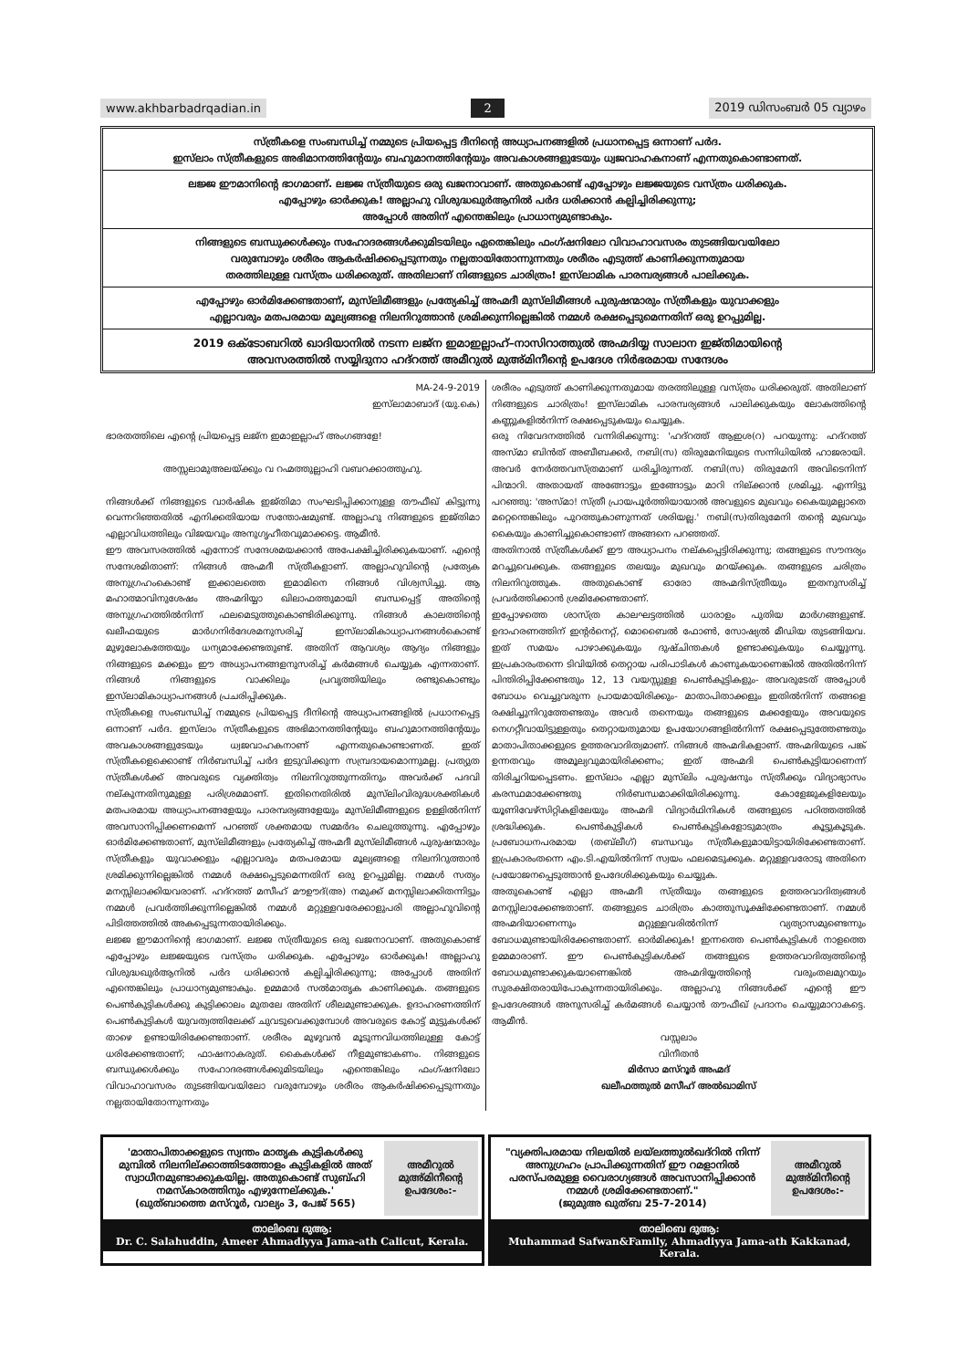www.akhbarbadrqadian.in 2 2019 ഡിസംബർ 05 വ്യാഴം
സ്ത്രീകളെ സംബന്ധിച്ച് നമ്മുടെ പ്രിയപ്പെട്ട ദീനിന്റെ അധ്യാപനങ്ങളിൽ പ്രധാനപ്പെട്ട ഒന്നാണ് പർദ.
ഇസ്‌ലാം സ്ത്രീകളുടെ അഭിമാനത്തിന്റേയും ബഹുമാനത്തിന്റേയും അവകാശങ്ങളുടേയും ധ്വജവാഹകനാണ് എന്നതുകൊണ്ടാണത്.
ലജ്ജ ഈമാനിന്റെ ഭാഗമാണ്. ലജ്ജ സ്ത്രീയുടെ ഒരു ഖജനാവാണ്. അതുകൊണ്ട് എപ്പോഴും ലജ്ജയുടെ വസ്ത്രം ധരിക്കുക.
എപ്പോഴും ഓർക്കുക! അല്ലാഹു വിശുദ്ധഖുർആനിൽ പർദ ധരിക്കാൻ കല്പിച്ചിരിക്കുന്നു;
അപ്പോൾ അതിന് എന്തെങ്കിലും പ്രാധാന്യമുണ്ടാകും.
നിങ്ങളുടെ ബന്ധുക്കൾക്കും സഹോദരങ്ങൾക്കുമിടയിലും ഏതെങ്കിലും ഫംഗ്ഷനിലോ വിവാഹാവസരം തുടങ്ങിയവയിലോ
വരുമ്പോഴും ശരീരം ആകർഷിക്കപ്പെടുന്നതും നല്ലതായിതോന്നുന്നതും ശരീരം എടുത്ത് കാണിക്കുന്നതുമായ
തരത്തിലുള്ള വസ്ത്രം ധരിക്കരുത്. അതിലാണ് നിങ്ങളുടെ ചാരിത്രം! ഇസ്‌ലാമിക പാരമ്പര്യങ്ങൾ പാലിക്കുക.
എപ്പോഴും ഓർമിക്കേണ്ടതാണ്, മുസ്‌ലിമീങ്ങളും പ്രത്യേകിച്ച് അഹ്മദീ മുസ്‌ലിമീങ്ങൾ പുരുഷന്മാരും സ്ത്രീകളും യുവാക്കളും
എല്ലാവരും മതപരമായ മൂല്യങ്ങളെ നിലനിറുത്താൻ ശ്രമിക്കുന്നില്ലെങ്കിൽ നമ്മൾ രക്ഷപ്പെടുമെന്നതിന് ഒരു ഉറപ്പുമില്ല.
2019 ഒക്ടോബറിൽ ഖാദിയാനിൽ നടന്ന ലജ്ന ഇമാഇല്ലാഹ്–നാസിറാത്തുൽ അഹ്മദിയ്യ സാലാന ഇജ്തിമായിന്റെ
അവസരത്തിൽ സയ്യിദുനാ ഹദ്റത്ത് അമീറുൽ മുഅ്മിനീന്റെ ഉപദേശ നിർഭരമായ സന്ദേശം
MA-24-9-2019
ഇസ്‌ലാമാബാദ് (യു.കെ)
ഭാരതത്തിലെ എന്റെ പ്രിയപ്പെട്ട ലജ്ന ഇമാഇല്ലാഹ് അംഗങ്ങളേ!
അസ്സലാമുഅലയ്ക്കും വ റഹ്മത്തുല്ലാഹി വബറക്കാത്തുഹു.
നിങ്ങൾക്ക് നിങ്ങളുടെ വാർഷിക ഇജ്തിമാ സംഘടിപ്പിക്കാനുള്ള തൗഫീഖ് കിട്ടുന്നു വെന്നറിഞ്ഞതിൽ എനിക്കതിയായ സന്തോഷമുണ്ട്. അല്ലാഹു നിങ്ങളുടെ ഇജ്തിമാ എല്ലാവിധത്തിലും വിജയവും അനുഗൃഹീതവുമാക്കട്ടെ. ആമീൻ.
ഈ അവസരത്തിൽ എന്നോട് സന്ദേശമയക്കാൻ അപേക്ഷിച്ചിരിക്കുകയാണ്. എന്റെ സന്ദേശമിതാണ്: നിങ്ങൾ അഹ്മദീ സ്ത്രീകളാണ്. അല്ലാഹുവിന്റെ പ്രത്യേക അനുഗ്രഹംകൊണ്ട് ഇക്കാലത്തെ ഇമാമിനെ നിങ്ങൾ വിശ്വസിച്ചു. ആ മഹാത്മാവിനുശേഷം അഹ്മദിയ്യാ ഖിലാഫത്തുമായി ബന്ധപ്പെട്ട് അതിന്റെ അനുഗ്രഹത്തിൽനിന്ന് ഫലമെടുത്തുകൊണ്ടിരിക്കുന്നു. നിങ്ങൾ കാലത്തിന്റെ ഖലീഫയുടെ മാർഗനിർദേശമനുസരിച്ച് ഇസ്‌ലാമികാധ്യാപനങ്ങൾകൊണ്ട് മുഴുലോകത്തേയും ധന്യമാക്കേണ്ടതുണ്ട്. അതിന് ആവശ്യം ആദ്യം നിങ്ങളും നിങ്ങളുടെ മക്കളും ഈ അധ്യാപനങ്ങളനുസരിച്ച് കർമങ്ങൾ ചെയ്യുക എന്നതാണ്. നിങ്ങൾ നിങ്ങളുടെ വാക്കിലും പ്രവൃത്തിയിലും രണ്ടുകൊണ്ടും ഇസ്‌ലാമികാധ്യാപനങ്ങൾ പ്രചരിപ്പിക്കുക.
സ്ത്രീകളെ സംബന്ധിച്ച് നമ്മുടെ പ്രിയപ്പെട്ട ദീനിന്റെ അധ്യാപനങ്ങളിൽ പ്രധാനപ്പെട്ട ഒന്നാണ് പർദ. ഇസ്‌ലാം സ്ത്രീകളുടെ അഭിമാനത്തിന്റേയും ബഹുമാനത്തിന്റേയും അവകാശങ്ങളുടേയും ധ്വജവാഹകനാണ് എന്നതുകൊണ്ടാണത്. ഇത് സ്ത്രീകളെക്കൊണ്ട് നിർബന്ധിച്ച് പർദ ഇടുവിക്കുന്ന സമ്പ്രദായമൊന്നുമല്ല. പ്രത്യുത സ്ത്രീകൾക്ക് അവരുടെ വ്യക്തിത്വം നിലനിറുത്തുന്നതിനും അവർക്ക് പദവി നല്കുന്നതിനുമുള്ള പരിശ്രമമാണ്. ഇതിനെതിരിൽ മുസ്‌ലിംവിരുദ്ധശക്തികൾ മതപരമായ അധ്യാപനങ്ങളേയും പാരമ്പര്യങ്ങളേയും മുസ്‌ലിമീങ്ങളുടെ ഉള്ളിൽനിന്ന് അവസാനിപ്പിക്കണമെന്ന് പറഞ്ഞ് ശക്തമായ സമ്മർദം ചെലുത്തുന്നു. എപ്പോഴും ഓർമിക്കേണ്ടതാണ്, മുസ്‌ലിമീങ്ങളും പ്രത്യേകിച്ച് അഹ്മദീ മുസ്‌ലിമീങ്ങൾ പുരുഷന്മാരും സ്ത്രീകളും യുവാക്കളും എല്ലാവരും മതപരമായ മൂല്യങ്ങളെ നിലനിറുത്താൻ ശ്രമിക്കുന്നില്ലെങ്കിൽ നമ്മൾ രക്ഷപ്പെടുമെന്നതിന് ഒരു ഉറപ്പുമില്ല. നമ്മൾ സത്യം മനസ്സിലാക്കിയവരാണ്. ഹദ്റത്ത് മസീഹ് മൗഊദ്(അ) നമുക്ക് മനസ്സിലാക്കിതന്നിട്ടും നമ്മൾ പ്രവർത്തിക്കുന്നില്ലെങ്കിൽ നമ്മൾ മറ്റുള്ളവരേക്കാളുപരി അല്ലാഹുവിന്റെ പിടിത്തത്തിൽ അകപ്പെടുന്നതായിരിക്കും.
ലജ്ജ ഈമാനിന്റെ ഭാഗമാണ്. ലജ്ജ സ്ത്രീയുടെ ഒരു ഖജനാവാണ്. അതുകൊണ്ട് എപ്പോഴും ലജ്ജയുടെ വസ്ത്രം ധരിക്കുക. എപ്പോഴും ഓർക്കുക! അല്ലാഹു വിശുദ്ധഖുർആനിൽ പർദ ധരിക്കാൻ കല്പിച്ചിരിക്കുന്നു; അപ്പോൾ അതിന് എന്തെങ്കിലും പ്രാധാന്യമുണ്ടാകും. ഉമ്മമാർ സൽമാതൃക കാണിക്കുക. തങ്ങളുടെ പെൺകുട്ടികൾക്കു കുട്ടിക്കാലം മുതലേ അതിന് ശീലമുണ്ടാക്കുക. ഉദാഹരണത്തിന് പെൺകുട്ടികൾ യുവത്വത്തിലേക്ക് ചുവടുവെക്കുമ്പോൾ അവരുടെ കോട്ട് മുട്ടുകൾക്ക് താഴെ ഉണ്ടായിരിക്കേണ്ടതാണ്. ശരീരം മുഴുവൻ മൂടുന്നവിധത്തിലുള്ള കോട്ട് ധരിക്കേണ്ടതാണ്; ഫാഷനാകരുത്. കൈകൾക്ക് നീളമുണ്ടാകണം. നിങ്ങളുടെ ബന്ധുക്കൾക്കും സഹോദരങ്ങൾക്കുമിടയിലും എന്തെങ്കിലും ഫംഗ്ഷനിലോ വിവാഹാവസരം തുടങ്ങിയവയിലോ വരുമ്പോഴും ശരീരം ആകർഷിക്കപ്പെടുന്നതും നല്ലതായിതോന്നുന്നതും
ശരീരം എടുത്ത് കാണിക്കുന്നതുമായ തരത്തിലുള്ള വസ്ത്രം ധരിക്കരുത്. അതിലാണ് നിങ്ങളുടെ ചാരിത്രം! ഇസ്‌ലാമിക പാരമ്പര്യങ്ങൾ പാലിക്കുകയും ലോകത്തിന്റെ കണ്ണുകളിൽനിന്ന് രക്ഷപ്പെടുകയും ചെയ്യുക.
ഒരു നിവേദനത്തിൽ വന്നിരിക്കുന്നു: 'ഹദ്റത്ത് ആഇശ(റ) പറയുന്നു: ഹദ്റത്ത് അസ്മാ ബിൻത് അബീബക്കർ, നബി(സ) തിരുമേനിയുടെ സന്നിധിയിൽ ഹാജരായി. അവർ നേർത്തവസ്ത്രമാണ് ധരിച്ചിരുന്നത്. നബി(സ) തിരുമേനി അവിടെനിന്ന് പിന്മാറി. അതായത് അങ്ങോട്ടും ഇങ്ങോട്ടും മാറി നില്ക്കാൻ ശ്രമിച്ചു. എന്നിട്ടു പറഞ്ഞു: 'അസ്മാ! സ്ത്രീ പ്രായപൂർത്തിയായാൽ അവളുടെ മുഖവും കൈയുമല്ലാതെ മറ്റെന്തെങ്കിലും പുറത്തുകാണുന്നത് ശരിയല്ല.' നബി(സ)തിരുമേനി തന്റെ മുഖവും കൈയും കാണിച്ചുകൊണ്ടാണ് അങ്ങനെ പറഞ്ഞത്.
അതിനാൽ സ്ത്രീകൾക്ക് ഈ അധ്യാപനം നല്കപ്പെട്ടിരിക്കുന്നു; തങ്ങളുടെ സൗന്ദര്യം മറച്ചുവെക്കുക. തങ്ങളുടെ തലയും മുഖവും മറയ്ക്കുക. തങ്ങളുടെ ചരിത്രം നിലനിറുത്തുക. അതുകൊണ്ട് ഓരോ അഹ്മദിസ്ത്രീയും ഇതനുസരിച്ച് പ്രവർത്തിക്കാൻ ശ്രമിക്കേണ്ടതാണ്.
ഇപ്പോഴത്തെ ശാസ്ത്ര കാലഘട്ടത്തിൽ ധാരാളം പുതിയ മാർഗങ്ങളുണ്ട്. ഉദാഹരണത്തിന് ഇന്റർനെറ്റ്, മൊബൈൽ ഫോൺ, സോഷ്യൽ മീഡിയ തുടങ്ങിയവ. ഇത് സമയം പാഴാക്കുകയും ദുഷ്ചിന്തകൾ ഉണ്ടാക്കുകയും ചെയ്യുന്നു. ഇപ്രകാരംതന്നെ ടിവിയിൽ തെറ്റായ പരിപാടികൾ കാണുകയാണെങ്കിൽ അതിൽനിന്ന് പിന്തിരിപ്പിക്കേണ്ടതും 12, 13 വയസ്സുള്ള പെൺകുട്ടികളും- അവരുടേത് അപ്പോൾ ബോധം വെച്ചുവരുന്ന പ്രായമായിരിക്കും- മാതാപിതാക്കളും ഇതിൽനിന്ന് തങ്ങളെ രക്ഷിച്ചുനിറുത്തേണ്ടതും അവർ തന്നെയും തങ്ങളുടെ മക്കളേയും അവയുടെ നെഗറ്റീവായിട്ടുള്ളതും തെറ്റായതുമായ ഉപയോഗങ്ങളിൽനിന്ന് രക്ഷപ്പെടുത്തേണ്ടതും മാതാപിതാക്കളുടെ ഉത്തരവാദിത്വമാണ്. നിങ്ങൾ അഹ്മദികളാണ്. അഹ്മദിയുടെ പങ്ക് ഉന്നതവും അമൂല്യവുമായിരിക്കണം; ഇത് അഹ്മദി പെൺകുട്ടിയാണെന്ന് തിരിച്ചറിയപ്പെടണം. ഇസ്‌ലാം എല്ലാ മുസ്‌ലിം പുരുഷനും സ്ത്രീക്കും വിദ്യാഭ്യാസം കരസ്ഥമാക്കേണ്ടതു നിർബന്ധമാക്കിയിരിക്കുന്നു. കോളേജുകളിലേയും യൂണിവേഴ്സിറ്റികളിലേയും അഹ്മദി വിദ്യാർഥിനികൾ തങ്ങളുടെ പഠിത്തത്തിൽ ശ്രദ്ധിക്കുക. പെൺകുട്ടികൾ പെൺകുട്ടികളോടുമാത്രം കൂട്ടുകൂടുക. പ്രബോധനപരമായ (തബ്‌ലീഗ്) ബന്ധവും സ്ത്രീകളുമായിട്ടായിരിക്കേണ്ടതാണ്. ഇപ്രകാരംതന്നെ എം.ടി.എയിൽനിന്ന് സ്വയം ഫലമെടുക്കുക. മറ്റുള്ളവരോടു അതിനെ പ്രയോജനപ്പെടുത്താൻ ഉപദേശിക്കുകയും ചെയ്യുക.
അതുകൊണ്ട് എല്ലാ അഹ്മദീ സ്ത്രീയും തങ്ങളുടെ ഉത്തരവാദിത്വങ്ങൾ മനസ്സിലാക്കേണ്ടതാണ്. തങ്ങളുടെ ചാരിത്രം കാത്തുസൂക്ഷിക്കേണ്ടതാണ്. നമ്മൾ അഹ്മദിയാണെന്നും മറ്റുള്ളവരിൽനിന്ന് വ്യത്യാസമുണ്ടെന്നും ബോധമുണ്ടായിരിക്കേണ്ടതാണ്. ഓർമിക്കുക! ഇന്നത്തെ പെൺകുട്ടികൾ നാളത്തെ ഉമ്മമാരാണ്. ഈ പെൺകുട്ടികൾക്ക് തങ്ങളുടെ ഉത്തരവാദിത്വത്തിന്റെ ബോധമുണ്ടാക്കുകയാണെങ്കിൽ അഹ്മദിയ്യത്തിന്റെ വരുംതലമുറയും സുരക്ഷിതരായിപോകുന്നതായിരിക്കും. അല്ലാഹു നിങ്ങൾക്ക് എന്റെ ഈ ഉപദേശങ്ങൾ അനുസരിച്ച് കർമങ്ങൾ ചെയ്യാൻ തൗഫീഖ് പ്രദാനം ചെയ്യുമാറാകട്ടെ. ആമീൻ.
വസ്സലാം
വിനീതൻ
മിർസാ മസ്‌റൂർ അഹ്മദ്
ഖലീഫത്തുൽ മസീഹ് അൽഖാമിസ്
'മാതാപിതാക്കളുടെ സ്വന്തം മാതൃക കുട്ടികൾക്കു മുമ്പിൽ നിലനില്ക്കാത്തിടത്തോളം കുട്ടികളിൽ അത് സ്വാധീനമുണ്ടാക്കുകയില്ല. അതുകൊണ്ട് സുബ്ഹി നമസ്കാരത്തിനും എഴുന്നേല്ക്കുക.'
(ഖുത്ബാത്തെ മസ്‌റൂർ, വാല്യം 3, പേജ് 565)
അമീറുൽ മുഅ്മിനീന്റെ ഉപദേശം:-
താലിബെ ദുആ:
Dr. C. Salahuddin, Ameer Ahmadiyya Jama-ath Calicut, Kerala.
"വ്യക്തിപരമായ നിലയിൽ ലയ്‌ലത്തുൽഖദ്റിൽ നിന്ന് അനുഗ്രഹം പ്രാപിക്കുന്നതിന് ഈ റമളാനിൽ പരസ്പരമുള്ള വൈരാഗ്യങ്ങൾ അവസാനിപ്പിക്കാൻ നമ്മൾ ശ്രമിക്കേണ്ടതാണ്."
(ജുമുഅ ഖുത്ബ 25-7-2014)
അമീറുൽ മുഅ്മിനീന്റെ ഉപദേശം:-
താലിബെ ദുആ:
Muhammad Safwan&Family, Ahmadiyya Jama-ath Kakkanad, Kerala.